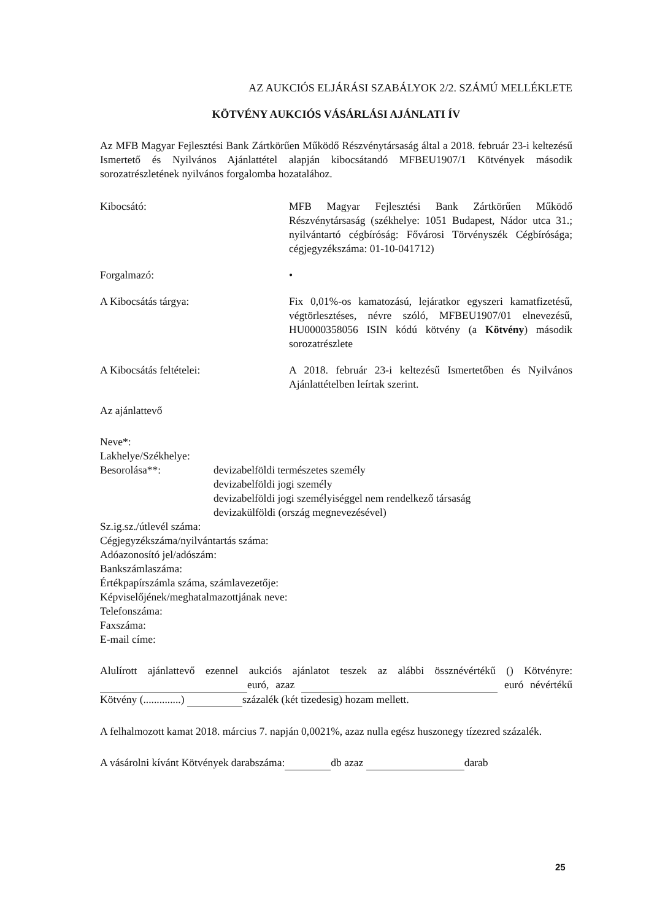AZ AUKCIÓS ELJÁRÁSI SZABÁLYOK 2/2. SZÁMÚ MELLÉKLETE
KÖTVÉNY AUKCIÓS VÁSÁRLÁSI AJÁNLATI ÍV
Az MFB Magyar Fejlesztési Bank Zártkörűen Működő Részvénytársaság által a 2018. február 23-i keltezésű Ismertető és Nyilvános Ajánlattétel alapján kibocsátandó MFBEU1907/1 Kötvények második sorozatrészletének nyilvános forgalomba hozatalához.
Kibocsátó: MFB Magyar Fejlesztési Bank Zártkörűen Működő Részvénytársaság (székhelye: 1051 Budapest, Nádor utca 31.; nyilvántartó cégbíróság: Fővárosi Törvényszék Cégbírósága; cégjegyzékszáma: 01-10-041712)
Forgalmazó: •
A Kibocsátás tárgya: Fix 0,01%-os kamatozású, lejáratkor egyszeri kamatfizetésű, végtörlesztéses, névre szóló, MFBEU1907/01 elnevezésű, HU0000358056 ISIN kódú kötvény (a Kötvény) második sorozatrészlete
A Kibocsátás feltételei: A 2018. február 23-i keltezésű Ismertetőben és Nyilvános Ajánlattételben leírtak szerint.
Az ajánlattevő
Neve*:
Lakhelye/Székhelye:
Besorolása**: devizabelföldi természetes személy
devizabelföldi jogi személy
devizabelföldi jogi személyiséggel nem rendelkező társaság
devizakülföldi (ország megnevezésével)
Sz.ig.sz./útlevél száma:
Cégjegyzékszáma/nyilvántartás száma:
Adóazonosító jel/adószám:
Bankszámlaszáma:
Értékpapírszámla száma, számlavezetője:
Képviselőjének/meghatalmazottjának neve:
Telefonszáma:
Faxszáma:
E-mail címe:
Alulírott ajánlattevő ezennel aukciós ajánlatot teszek az alábbi össznévértékű () Kötvényre: euró, azaz euró névértékű Kötvény (..............) százalék (két tizedesig) hozam mellett.
A felhalmozott kamat 2018. március 7. napján 0,0021%, azaz nulla egész huszonegy tízezred százalék.
A vásárolni kívánt Kötvények darabszáma: db azaz darab
25